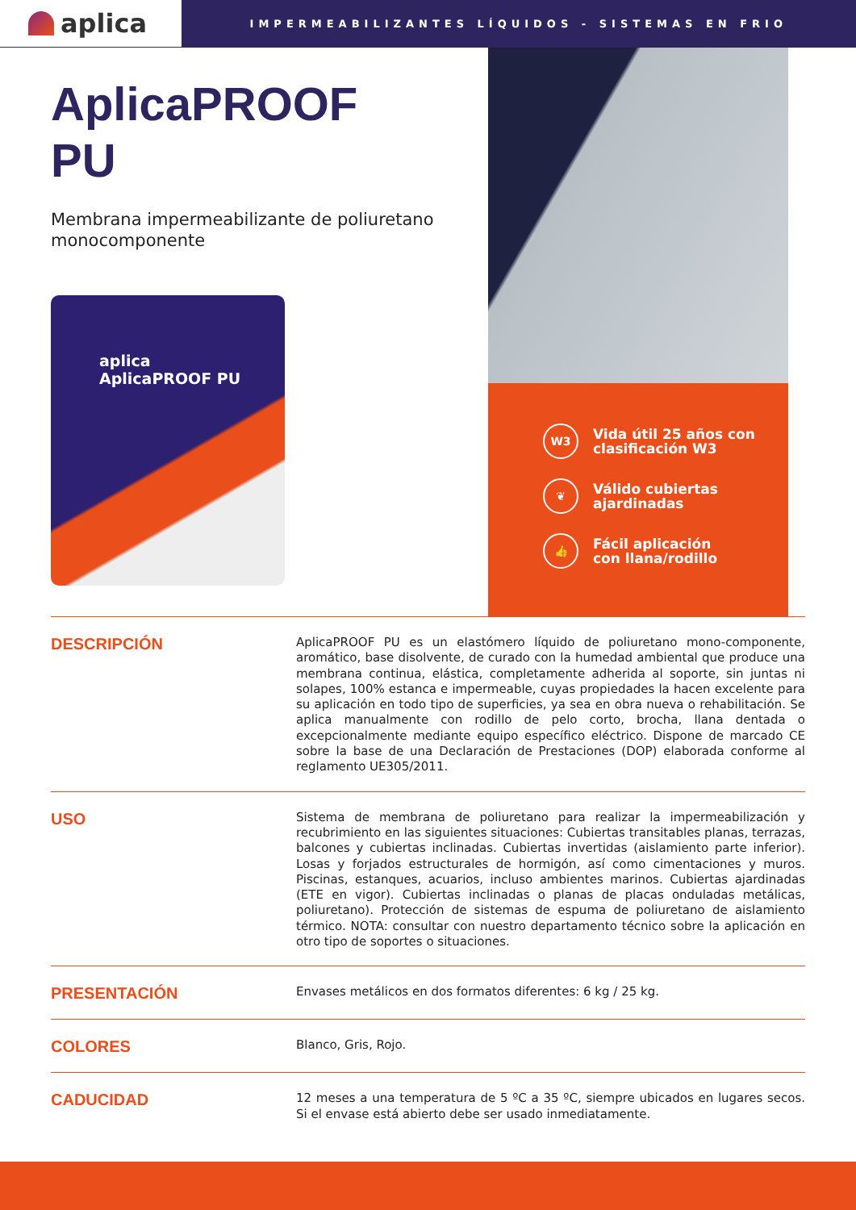aplica
IMPERMEABILIZANTES LÍQUIDOS - SISTEMAS EN FRIO
AplicaPROOF
PU
Membrana impermeabilizante de poliuretano monocomponente
aplica
AplicaPROOF PU
W3
Vida útil 25 años con
clasificación W3
❦
Válido cubiertas
ajardinadas
👍
Fácil aplicación
con llana/rodillo
DESCRIPCIÓN
AplicaPROOF PU es un elastómero líquido de poliuretano mono-componente, aromático, base disolvente, de curado con la humedad ambiental que produce una membrana continua, elástica, completamente adherida al soporte, sin juntas ni solapes, 100% estanca e impermeable, cuyas propiedades la hacen excelente para su aplicación en todo tipo de superficies, ya sea en obra nueva o rehabilitación. Se aplica manualmente con rodillo de pelo corto, brocha, llana dentada o excepcionalmente mediante equipo específico eléctrico. Dispone de marcado CE sobre la base de una Declaración de Prestaciones (DOP) elaborada conforme al reglamento UE305/2011.
USO
Sistema de membrana de poliuretano para realizar la impermeabilización y recubrimiento en las siguientes situaciones: Cubiertas transitables planas, terrazas, balcones y cubiertas inclinadas. Cubiertas invertidas (aislamiento parte inferior). Losas y forjados estructurales de hormigón, así como cimentaciones y muros. Piscinas, estanques, acuarios, incluso ambientes marinos. Cubiertas ajardinadas (ETE en vigor). Cubiertas inclinadas o planas de placas onduladas metálicas, poliuretano). Protección de sistemas de espuma de poliuretano de aislamiento térmico. NOTA: consultar con nuestro departamento técnico sobre la aplicación en otro tipo de soportes o situaciones.
PRESENTACIÓN
Envases metálicos en dos formatos diferentes: 6 kg / 25 kg.
COLORES
Blanco, Gris, Rojo.
CADUCIDAD
12 meses a una temperatura de 5 ºC a 35 ºC, siempre ubicados en lugares secos. Si el envase está abierto debe ser usado inmediatamente.